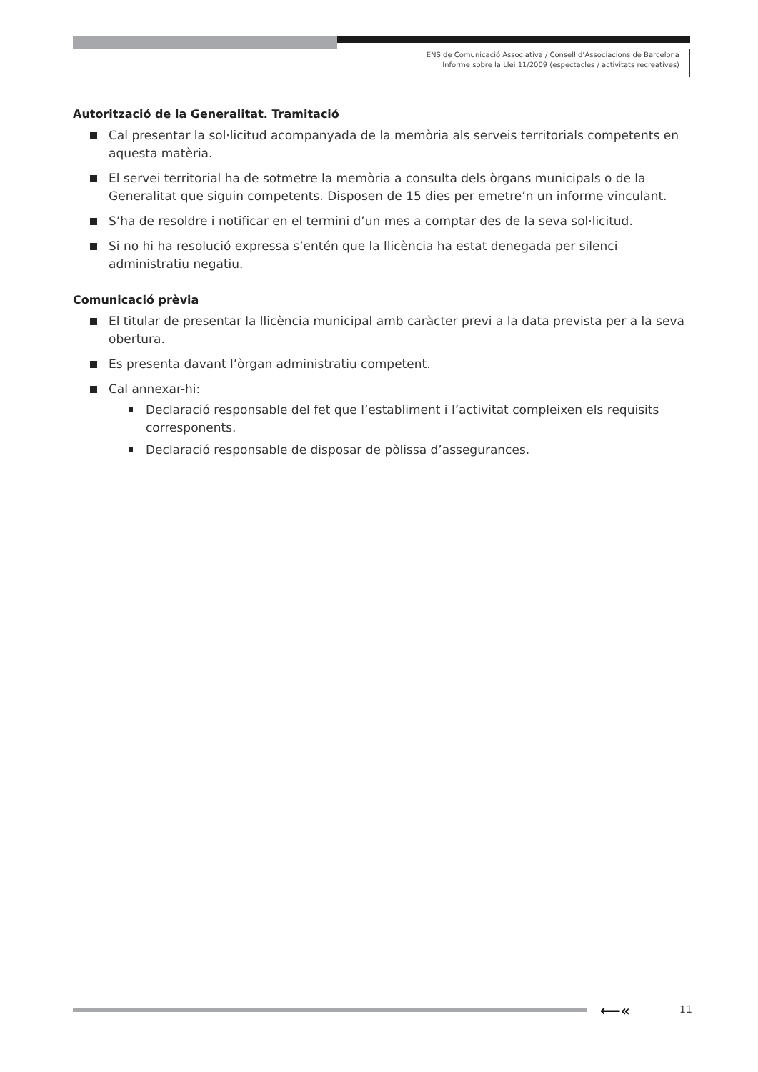ENS de Comunicació Associativa / Consell d’Associacions de Barcelona
Informe sobre la Llei 11/2009 (espectacles / activitats recreatives)
Autorització de la Generalitat. Tramitació
Cal presentar la sol·licitud acompanyada de la memòria als serveis territorials competents en aquesta matèria.
El servei territorial ha de sotmetre la memòria a consulta dels òrgans municipals o de la Generalitat que siguin competents. Disposen de 15 dies per emetre’n un informe vinculant.
S’ha de resoldre i notificar en el termini d’un mes a comptar des de la seva sol·licitud.
Si no hi ha resolució expressa s’entén que la llicència ha estat denegada per silenci administratiu negatiu.
Comunicació prèvia
El titular de presentar la llicència municipal amb caràcter previ a la data prevista per a la seva obertura.
Es presenta davant l’òrgan administratiu competent.
Cal annexar-hi:
Declaració responsable del fet que l’establiment i l’activitat compleixen els requisits corresponents.
Declaració responsable de disposar de pòlissa d’assegurances.
⟵« 11